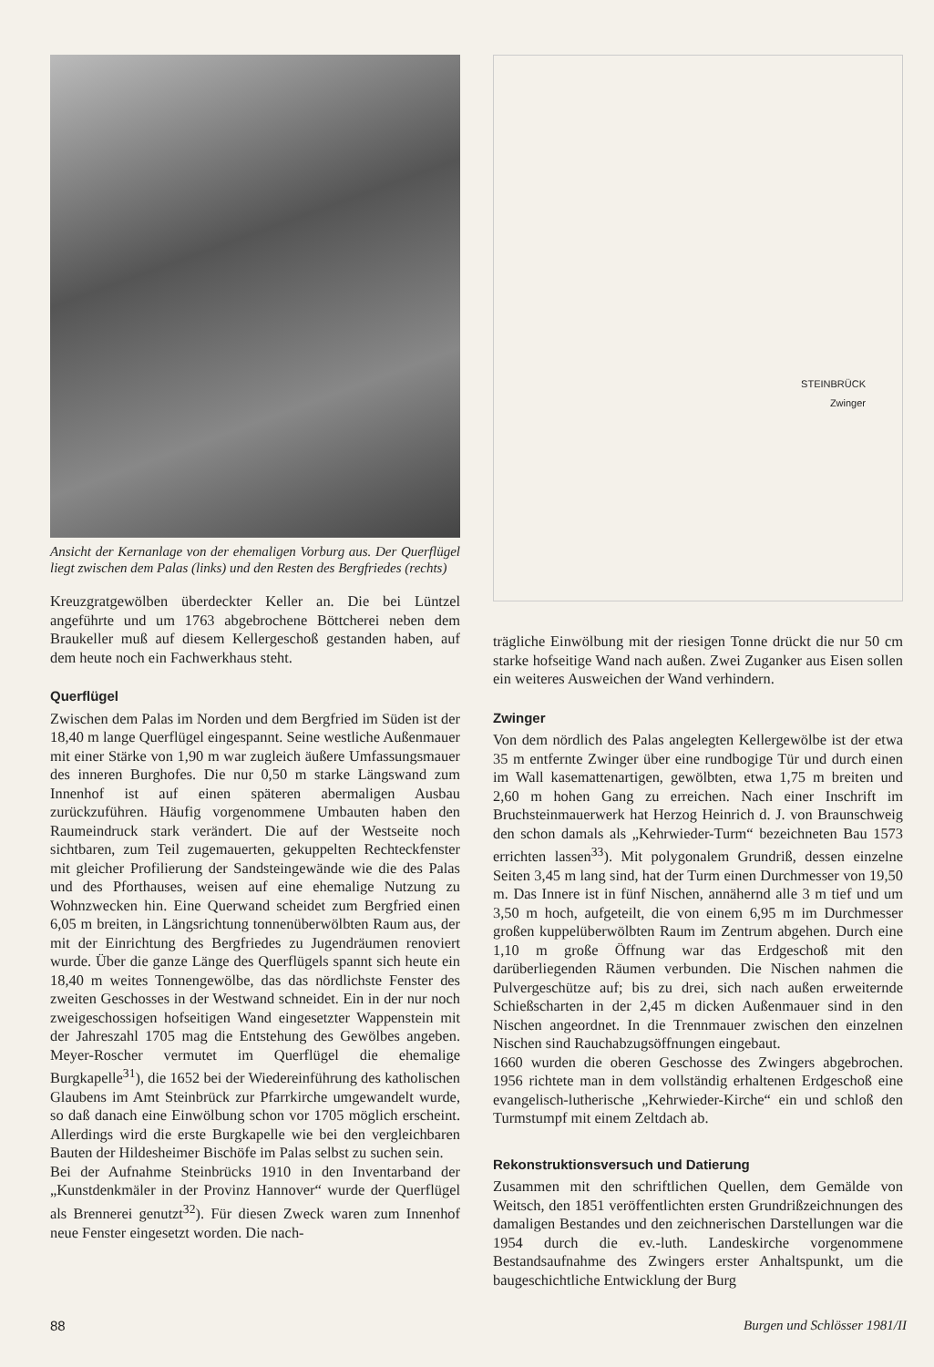Ansicht der Kernanlage von der ehemaligen Vorburg aus. Der Querflügel liegt zwischen dem Palas (links) und den Resten des Bergfriedes (rechts)
Kreuzgratgewölben überdeckter Keller an. Die bei Lüntzel angeführte und um 1763 abgebrochene Böttcherei neben dem Braukeller muß auf diesem Kellergeschoß gestanden haben, auf dem heute noch ein Fachwerkhaus steht.
Querflügel
Zwischen dem Palas im Norden und dem Bergfried im Süden ist der 18,40 m lange Querflügel eingespannt. Seine westliche Außenmauer mit einer Stärke von 1,90 m war zugleich äußere Umfassungsmauer des inneren Burghofes. Die nur 0,50 m starke Längswand zum Innenhof ist auf einen späteren abermaligen Ausbau zurückzuführen. Häufig vorgenommene Umbauten haben den Raumeindruck stark verändert. Die auf der Westseite noch sichtbaren, zum Teil zugemauerten, gekuppelten Rechteckfenster mit gleicher Profilierung der Sandsteingewände wie die des Palas und des Pforthauses, weisen auf eine ehemalige Nutzung zu Wohnzwecken hin. Eine Querwand scheidet zum Bergfried einen 6,05 m breiten, in Längsrichtung tonnenüberwölbten Raum aus, der mit der Einrichtung des Bergfriedes zu Jugendräumen renoviert wurde. Über die ganze Länge des Querflügels spannt sich heute ein 18,40 m weites Tonnengewölbe, das das nördlichste Fenster des zweiten Geschosses in der Westwand schneidet. Ein in der nur noch zweigeschossigen hofseitigen Wand eingesetzter Wappenstein mit der Jahreszahl 1705 mag die Entstehung des Gewölbes angeben. Meyer-Roscher vermutet im Querflügel die ehemalige Burgkapelle<sup>31</sup>), die 1652 bei der Wiedereinführung des katholischen Glaubens im Amt Steinbrück zur Pfarrkirche umgewandelt wurde, so daß danach eine Einwölbung schon vor 1705 möglich erscheint. Allerdings wird die erste Burgkapelle wie bei den vergleichbaren Bauten der Hildesheimer Bischöfe im Palas selbst zu suchen sein.
Bei der Aufnahme Steinbrücks 1910 in den Inventarband der „Kunstdenkmäler in der Provinz Hannover“ wurde der Querflügel als Brennerei genutzt<sup>32</sup>). Für diesen Zweck waren zum Innenhof neue Fenster eingesetzt worden. Die nach-
STEINBRÜCK
Zwinger
trägliche Einwölbung mit der riesigen Tonne drückt die nur 50 cm starke hofseitige Wand nach außen. Zwei Zuganker aus Eisen sollen ein weiteres Ausweichen der Wand verhindern.
Zwinger
Von dem nördlich des Palas angelegten Kellergewölbe ist der etwa 35 m entfernte Zwinger über eine rundbogige Tür und durch einen im Wall kasemattenartigen, gewölbten, etwa 1,75 m breiten und 2,60 m hohen Gang zu erreichen. Nach einer Inschrift im Bruchsteinmauerwerk hat Herzog Heinrich d. J. von Braunschweig den schon damals als „Kehrwieder-Turm“ bezeichneten Bau 1573 errichten lassen<sup>33</sup>). Mit polygonalem Grundriß, dessen einzelne Seiten 3,45 m lang sind, hat der Turm einen Durchmesser von 19,50 m. Das Innere ist in fünf Nischen, annähernd alle 3 m tief und um 3,50 m hoch, aufgeteilt, die von einem 6,95 m im Durchmesser großen kuppelüberwölbten Raum im Zentrum abgehen. Durch eine 1,10 m große Öffnung war das Erdgeschoß mit den darüberliegenden Räumen verbunden. Die Nischen nahmen die Pulvergeschütze auf; bis zu drei, sich nach außen erweiternde Schießscharten in der 2,45 m dicken Außenmauer sind in den Nischen angeordnet. In die Trennmauer zwischen den einzelnen Nischen sind Rauchabzugsöffnungen eingebaut.
1660 wurden die oberen Geschosse des Zwingers abgebrochen. 1956 richtete man in dem vollständig erhaltenen Erdgeschoß eine evangelisch-lutherische „Kehrwieder-Kirche“ ein und schloß den Turmstumpf mit einem Zeltdach ab.
Rekonstruktionsversuch und Datierung
Zusammen mit den schriftlichen Quellen, dem Gemälde von Weitsch, den 1851 veröffentlichten ersten Grundrißzeichnungen des damaligen Bestandes und den zeichnerischen Darstellungen war die 1954 durch die ev.-luth. Landeskirche vorgenommene Bestandsaufnahme des Zwingers erster Anhaltspunkt, um die baugeschichtliche Entwicklung der Burg
88 Burgen und Schlösser 1981/II